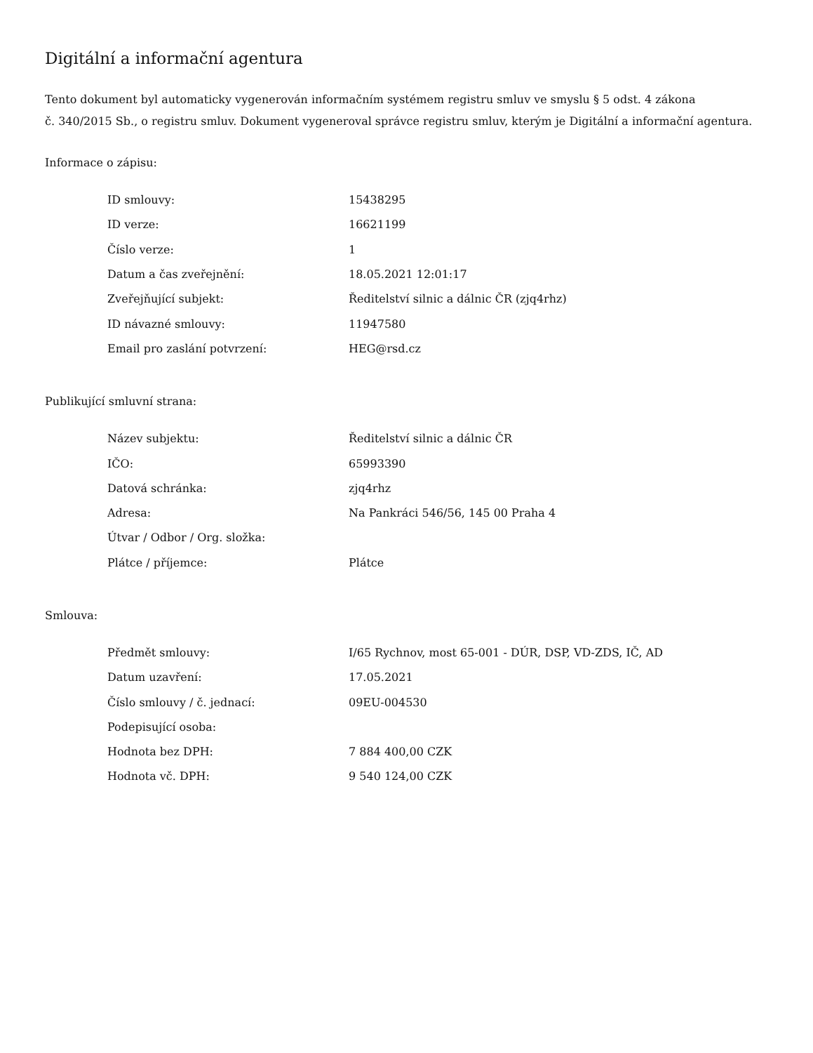Digitální a informační agentura
Tento dokument byl automaticky vygenerován informačním systémem registru smluv ve smyslu § 5 odst. 4 zákona
č. 340/2015 Sb., o registru smluv. Dokument vygeneroval správce registru smluv, kterým je Digitální a informační agentura.
Informace o zápisu:
| ID smlouvy: | 15438295 |
| ID verze: | 16621199 |
| Číslo verze: | 1 |
| Datum a čas zveřejnění: | 18.05.2021 12:01:17 |
| Zveřejňující subjekt: | Ředitelství silnic a dálnic ČR (zjq4rhz) |
| ID návazné smlouvy: | 11947580 |
| Email pro zaslání potvrzení: | HEG@rsd.cz |
Publikující smluvní strana:
| Název subjektu: | Ředitelství silnic a dálnic ČR |
| IČO: | 65993390 |
| Datová schránka: | zjq4rhz |
| Adresa: | Na Pankráci 546/56, 145 00 Praha 4 |
| Útvar / Odbor / Org. složka: | |
| Plátce / příjemce: | Plátce |
Smlouva:
| Předmět smlouvy: | I/65 Rychnov, most 65-001 - DÚR, DSP, VD-ZDS, IČ, AD |
| Datum uzavření: | 17.05.2021 |
| Číslo smlouvy / č. jednací: | 09EU-004530 |
| Podepisující osoba: | |
| Hodnota bez DPH: | 7 884 400,00 CZK |
| Hodnota vč. DPH: | 9 540 124,00 CZK |